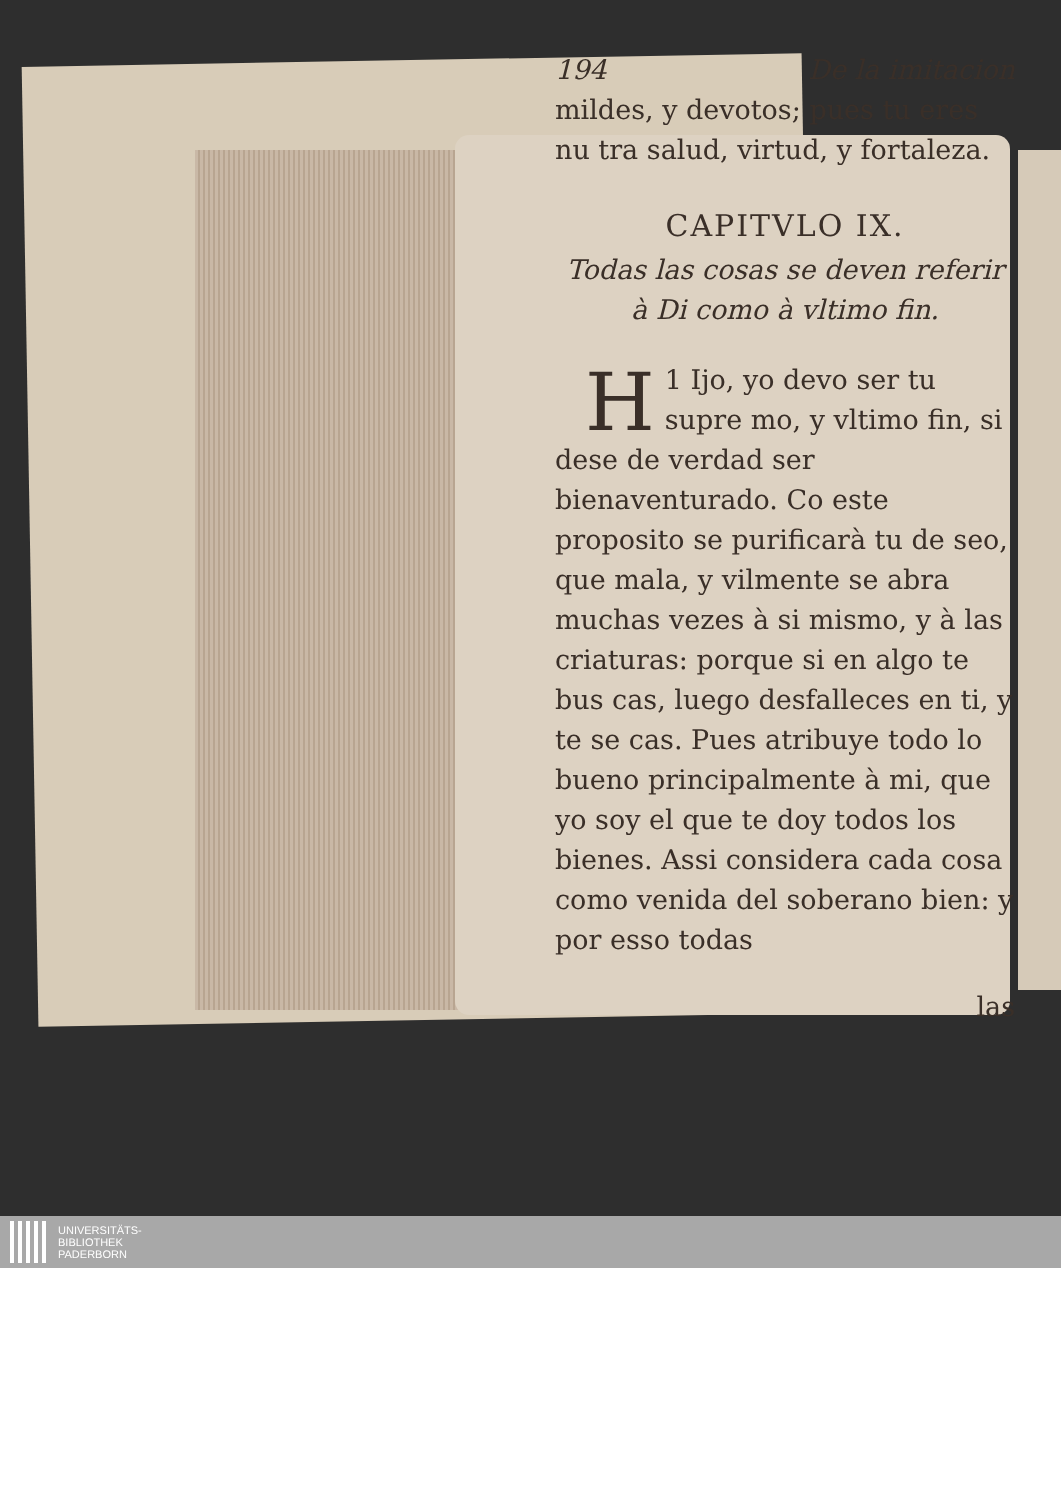194 De la imitacion
mildes, y devotos; pues tu eres nu tra salud, virtud, y fortaleza.
CAPITVLO IX.
Todas las cosas se deven referir à Di como à vltimo fin.
1 H Ijo, yo devo ser tu supre mo, y vltimo fin, si dese de verdad ser bienaventurado. Co este proposito se purificarà tu de seo, que mala, y vilmente se abra muchas vezes à si mismo, y à las criaturas: porque si en algo te bus cas, luego desfalleces en ti, y te se cas. Pues atribuye todo lo bueno principalmente à mi, que yo soy el que te doy todos los bienes. Assi considera cada cosa como venida del soberano bien: y por esso todas
las
UNIVERSITÄTS-
BIBLIOTHEK
PADERBORN